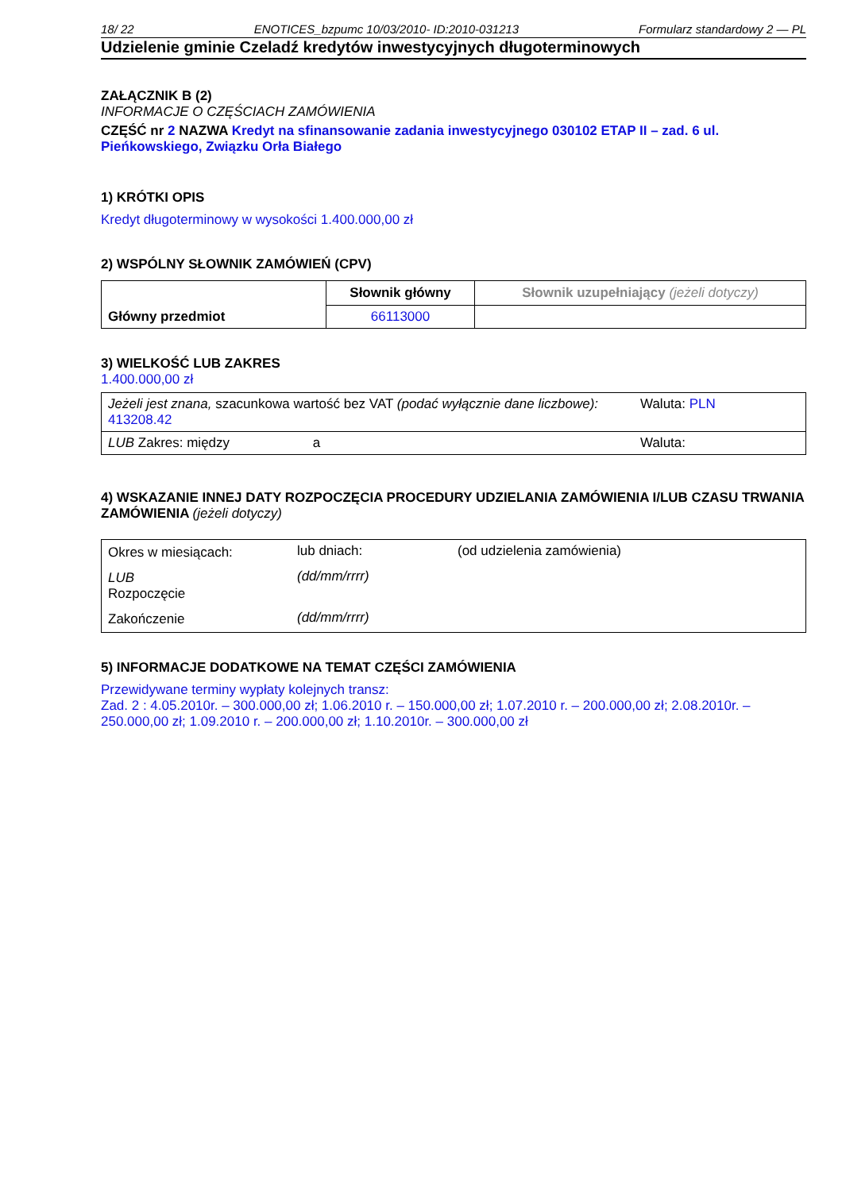18/ 22 ENOTICES_bzpumc 10/03/2010- ID:2010-031213 Formularz standardowy 2 — PL
Udzielenie gminie Czeladź kredytów inwestycyjnych długoterminowych
ZAŁĄCZNIK B (2)
INFORMACJE O CZĘŚCIACH ZAMÓWIENIA
CZĘŚĆ nr 2 NAZWA Kredyt na sfinansowanie zadania inwestycyjnego 030102 ETAP II – zad. 6 ul. Pieńkowskiego, Związku Orła Białego
1) KRÓTKI OPIS
Kredyt długoterminowy w wysokości 1.400.000,00 zł
2) WSPÓLNY SŁOWNIK ZAMÓWIEŃ (CPV)
| Główny przedmiot | Słownik główny | Słownik uzupełniający (jeżeli dotyczy) |
| | 66113000 | |
3) WIELKOŚĆ LUB ZAKRES
1.400.000,00 zł
| Jeżeli jest znana, szacunkowa wartość bez VAT (podać wyłącznie dane liczbowe): 413208.42 | Waluta: PLN |
| LUB Zakres: między a | Waluta: |
4) WSKAZANIE INNEJ DATY ROZPOCZĘCIA PROCEDURY UDZIELANIA ZAMÓWIENIA I/LUB CZASU TRWANIA ZAMÓWIENIA (jeżeli dotyczy)
| Okres w miesiącach: | lub dniach: | (od udzielenia zamówienia) |
| LUB Rozpoczęcie | (dd/mm/rrrr) | |
| Zakończenie | (dd/mm/rrrr) | |
5) INFORMACJE DODATKOWE NA TEMAT CZĘŚCI ZAMÓWIENIA
Przewidywane terminy wypłaty kolejnych transz:
Zad. 2 : 4.05.2010r. – 300.000,00 zł; 1.06.2010 r. – 150.000,00 zł; 1.07.2010 r. – 200.000,00 zł; 2.08.2010r. – 250.000,00 zł; 1.09.2010 r. – 200.000,00 zł; 1.10.2010r. – 300.000,00 zł